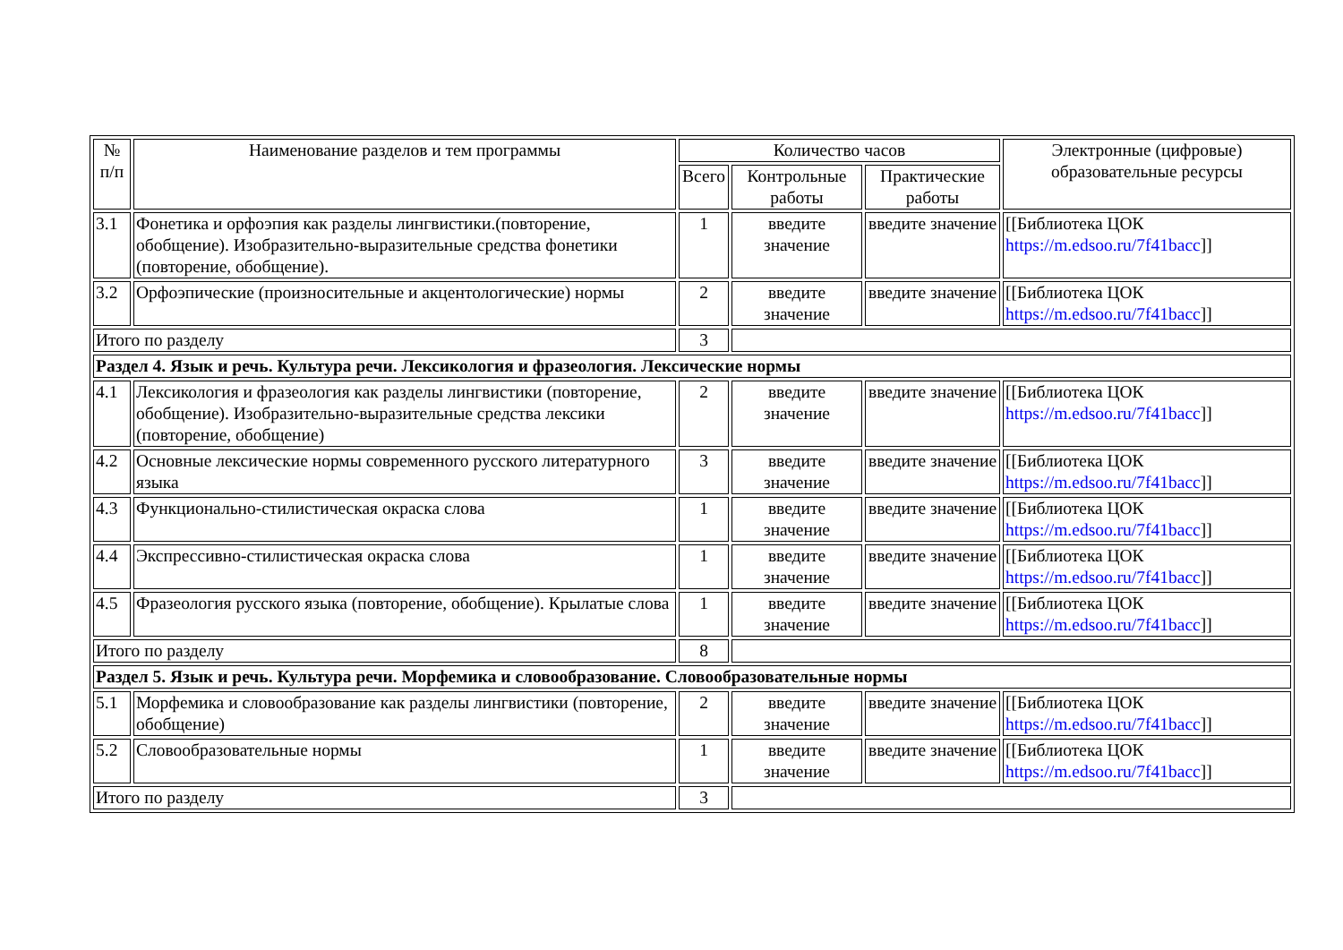| № п/п | Наименование разделов и тем программы | Количество часов | | | Электронные (цифровые) образовательные ресурсы |
| --- | --- | --- | --- | --- | --- |
| | | Всего | Контрольные работы | Практические работы | |
| 3.1 | Фонетика и орфоэпия как разделы лингвистики.(повторение, обобщение). Изобразительно-выразительные средства фонетики (повторение, обобщение). | 1 | введите значение | введите значение | [[Библиотека ЦОК https://m.edsoo.ru/7f41bacc ]] |
| 3.2 | Орфоэпические (произносительные и акцентологические) нормы | 2 | введите значение | введите значение | [[Библиотека ЦОК https://m.edsoo.ru/7f41bacc ]] |
| Итого по разделу | | 3 | | | |
| Раздел 4. Язык и речь. Культура речи. Лексикология и фразеология. Лексические нормы | | | | | |
| 4.1 | Лексикология и фразеология как разделы лингвистики (повторение, обобщение). Изобразительно-выразительные средства лексики (повторение, обобщение) | 2 | введите значение | введите значение | [[Библиотека ЦОК https://m.edsoo.ru/7f41bacc ]] |
| 4.2 | Основные лексические нормы современного русского литературного языка | 3 | введите значение | введите значение | [[Библиотека ЦОК https://m.edsoo.ru/7f41bacc ]] |
| 4.3 | Функционально-стилистическая окраска слова | 1 | введите значение | введите значение | [[Библиотека ЦОК https://m.edsoo.ru/7f41bacc ]] |
| 4.4 | Экспрессивно-стилистическая окраска слова | 1 | введите значение | введите значение | [[Библиотека ЦОК https://m.edsoo.ru/7f41bacc ]] |
| 4.5 | Фразеология русского языка (повторение, обобщение). Крылатые слова | 1 | введите значение | введите значение | [[Библиотека ЦОК https://m.edsoo.ru/7f41bacc ]] |
| Итого по разделу | | 8 | | | |
| Раздел 5. Язык и речь. Культура речи. Морфемика и словообразование. Словообразовательные нормы | | | | | |
| 5.1 | Морфемика и словообразование как разделы лингвистики (повторение, обобщение) | 2 | введите значение | введите значение | [[Библиотека ЦОК https://m.edsoo.ru/7f41bacc ]] |
| 5.2 | Словообразовательные нормы | 1 | введите значение | введите значение | [[Библиотека ЦОК https://m.edsoo.ru/7f41bacc ]] |
| Итого по разделу | | 3 | | | |